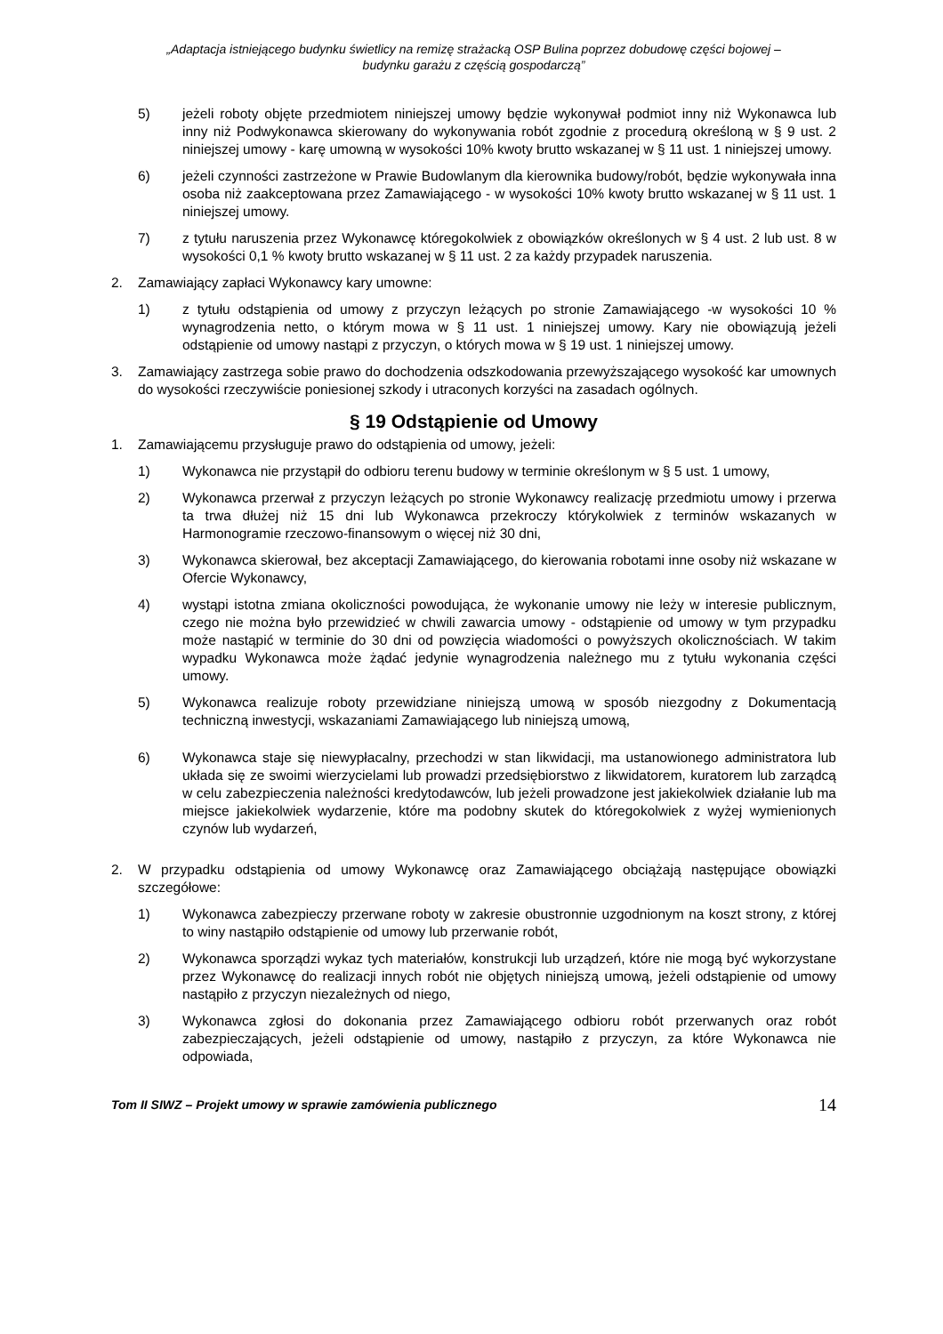„Adaptacja istniejącego budynku świetlicy na remizę strażacką OSP Bulina poprzez dobudowę części bojowej –
budynku garażu z częścią gospodarczą”
5) jeżeli roboty objęte przedmiotem niniejszej umowy będzie wykonywał podmiot inny niż Wykonawca lub inny niż Podwykonawca skierowany do wykonywania robót zgodnie z procedurą określoną w § 9 ust. 2 niniejszej umowy - karę umowną w wysokości 10% kwoty brutto wskazanej w § 11 ust. 1 niniejszej umowy.
6) jeżeli czynności zastrzeżone w Prawie Budowlanym dla kierownika budowy/robót, będzie wykonywała inna osoba niż zaakceptowana przez Zamawiającego - w wysokości 10% kwoty brutto wskazanej w § 11 ust. 1 niniejszej umowy.
7) z tytułu naruszenia przez Wykonawcę któregokolwiek z obowiązków określonych w § 4 ust. 2 lub ust. 8 w wysokości 0,1 % kwoty brutto wskazanej w § 11 ust. 2 za każdy przypadek naruszenia.
2. Zamawiający zapłaci Wykonawcy kary umowne:
1) z tytułu odstąpienia od umowy z przyczyn leżących po stronie Zamawiającego -w wysokości 10 % wynagrodzenia netto, o którym mowa w § 11 ust. 1 niniejszej umowy. Kary nie obowiązują jeżeli odstąpienie od umowy nastąpi z przyczyn, o których mowa w § 19 ust. 1 niniejszej umowy.
3. Zamawiający zastrzega sobie prawo do dochodzenia odszkodowania przewyższającego wysokość kar umownych do wysokości rzeczywiście poniesionej szkody i utraconych korzyści na zasadach ogólnych.
§ 19 Odstąpienie od Umowy
1. Zamawiającemu przysługuje prawo do odstąpienia od umowy, jeżeli:
1) Wykonawca nie przystąpił do odbioru terenu budowy w terminie określonym w § 5 ust. 1 umowy,
2) Wykonawca przerwał z przyczyn leżących po stronie Wykonawcy realizację przedmiotu umowy i przerwa ta trwa dłużej niż 15 dni lub Wykonawca przekroczy którykolwiek z terminów wskazanych w Harmonogramie rzeczowo-finansowym o więcej niż 30 dni,
3) Wykonawca skierował, bez akceptacji Zamawiającego, do kierowania robotami inne osoby niż wskazane w Ofercie Wykonawcy,
4) wystąpi istotna zmiana okoliczności powodująca, że wykonanie umowy nie leży w interesie publicznym, czego nie można było przewidzieć w chwili zawarcia umowy - odstąpienie od umowy w tym przypadku może nastąpić w terminie do 30 dni od powzięcia wiadomości o powyższych okolicznościach. W takim wypadku Wykonawca może żądać jedynie wynagrodzenia należnego mu z tytułu wykonania części umowy.
5) Wykonawca realizuje roboty przewidziane niniejszą umową w sposób niezgodny z Dokumentacją techniczną inwestycji, wskazaniami Zamawiającego lub niniejszą umową,
6) Wykonawca staje się niewypłacalny, przechodzi w stan likwidacji, ma ustanowionego administratora lub układa się ze swoimi wierzycielami lub prowadzi przedsiębiorstwo z likwidatorem, kuratorem lub zarządcą w celu zabezpieczenia należności kredytodawców, lub jeżeli prowadzone jest jakiekolwiek działanie lub ma miejsce jakiekolwiek wydarzenie, które ma podobny skutek do któregokolwiek z wyżej wymienionych czynów lub wydarzeń,
2. W przypadku odstąpienia od umowy Wykonawcę oraz Zamawiającego obciążają następujące obowiązki szczegółowe:
1) Wykonawca zabezpieczy przerwane roboty w zakresie obustronnie uzgodnionym na koszt strony, z której to winy nastąpiło odstąpienie od umowy lub przerwanie robót,
2) Wykonawca sporządzi wykaz tych materiałów, konstrukcji lub urządzeń, które nie mogą być wykorzystane przez Wykonawcę do realizacji innych robót nie objętych niniejszą umową, jeżeli odstąpienie od umowy nastąpiło z przyczyn niezależnych od niego,
3) Wykonawca zgłosi do dokonania przez Zamawiającego odbioru robót przerwanych oraz robót zabezpieczających, jeżeli odstąpienie od umowy, nastąpiło z przyczyn, za które Wykonawca nie odpowiada,
Tom II SIWZ – Projekt umowy w sprawie zamówienia publicznego 14